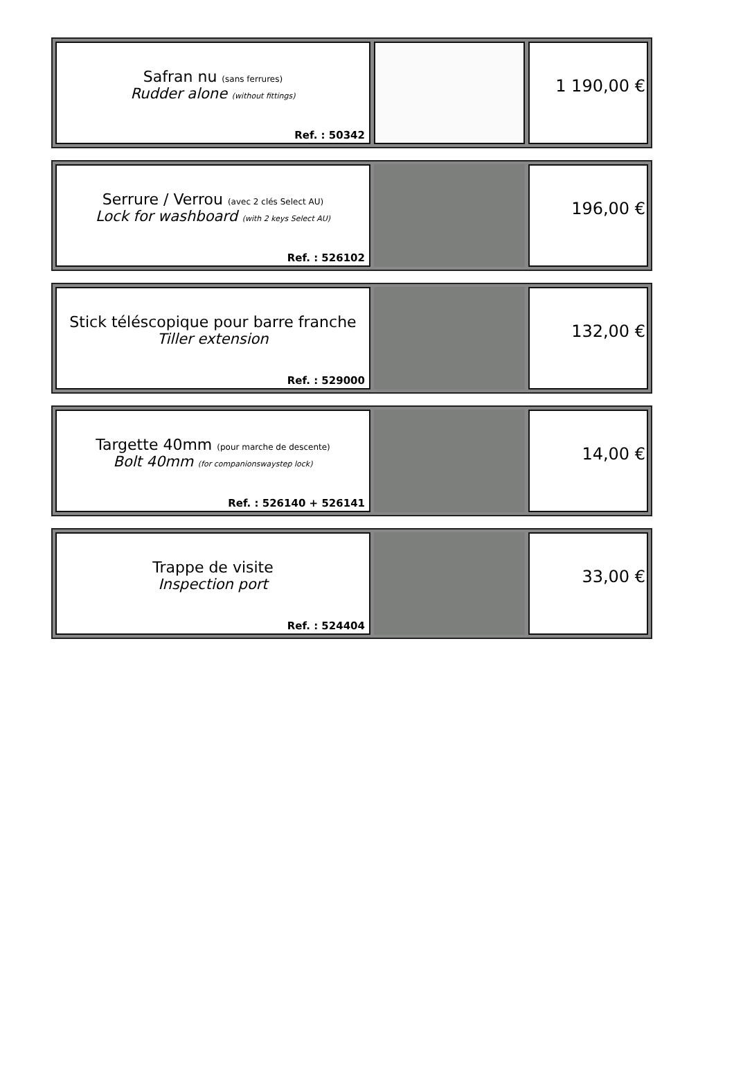Safran nu (sans ferrures)
Rudder alone (without fittings)
Ref. : 50342
1 190,00 €
Serrure / Verrou (avec 2 clés Select AU)
Lock for washboard (with 2 keys Select AU)
Ref. : 526102
196,00 €
Stick téléscopique pour barre franche
Tiller extension
Ref. : 529000
132,00 €
Targette 40mm (pour marche de descente)
Bolt 40mm (for companionswaystep lock)
Ref. : 526140 + 526141
14,00 €
Trappe de visite
Inspection port
Ref. : 524404
33,00 €